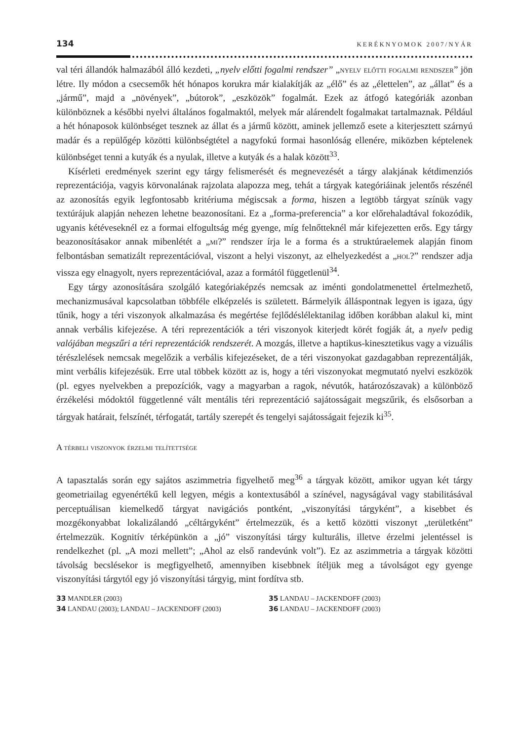134 KERÉKNYOMOK 2007/NYÁR
val téri állandók halmazából álló kezdeti, „nyelv előtti fogalmi rendszer” „nyelv előtti fogalmi rendszer” jön létre. Ily módon a csecsemők hét hónapos korukra már kialakítják az „élő” és az „élettelen”, az „állat” és a „jármű”, majd a „növények”, „bútorok”, „eszközök” fogalmát. Ezek az átfogó kategóriák azonban különböznek a későbbi nyelvi általános fogalmaktól, melyek már alárendelt fogalmakat tartalmaznak. Például a hét hónaposok különbséget tesznek az állat és a jármű között, aminek jellemző esete a kiterjesztett szárnyú madár és a repülőgép közötti különbségtétel a nagyfokú formai hasonlóság ellenére, miközben képtelenek különbséget tenni a kutyák és a nyulak, illetve a kutyák és a halak között<sup>33</sup>.
Kísérleti eredmények szerint egy tárgy felismerését és megnevezését a tárgy alakjának kétdimenziós reprezentációja, vagyis körvonalának rajzolata alapozza meg, tehát a tárgyak kategóriáinak jelentős részénél az azonosítás egyik legfontosabb kritériuma mégiscsak a forma, hiszen a legtöbb tárgyat színük vagy textúrájuk alapján nehezen lehetne beazonosítani. Ez a „forma-preferencia” a kor előrehaladtával fokozódik, ugyanis kétéveseknél ez a formai elfogultság még gyenge, míg felnőtteknél már kifejezetten erős. Egy tárgy beazonosításakor annak mibenlétét a „mi?” rendszer írja le a forma és a struktúraelemek alapján finom felbontásban sematizált reprezentációval, viszont a helyi viszonyt, az elhelyezkedést a „hol?” rendszer adja vissza egy elnagyolt, nyers reprezentációval, azaz a formától függetlenül<sup>34</sup>.
Egy tárgy azonosítására szolgáló kategóriaképzés nemcsak az iménti gondolatmenettel értelmezhető, mechanizmusával kapcsolatban többféle elképzelés is született. Bármelyik álláspontnak legyen is igaza, úgy tűnik, hogy a téri viszonyok alkalmazása és megértése fejlődéslélektanilag időben korábban alakul ki, mint annak verbális kifejezése. A téri reprezentációk a téri viszonyok kiterjedt körét fogják át, a nyelv pedig valójában megszűri a téri reprezentációk rendszerét. A mozgás, illetve a haptikus-kinesztetikus vagy a vizuális térészlelések nemcsak megelőzik a verbális kifejezéseket, de a téri viszonyokat gazdagabban reprezentálják, mint verbális kifejezésük. Erre utal többek között az is, hogy a téri viszonyokat megmutató nyelvi eszközök (pl. egyes nyelvekben a prepozíciók, vagy a magyarban a ragok, névutók, határozószavak) a különböző érzékelési módoktól függetlenné vált mentális téri reprezentáció sajátosságait megszűrik, és elsősorban a tárgyak határait, felszínét, térfogatát, tartály szerepét és tengelyi sajátosságait fejezik ki<sup>35</sup>.
A térbeli viszonyok érzelmi telítettsége
A tapasztalás során egy sajátos aszimmetria figyelhető meg<sup>36</sup> a tárgyak között, amikor ugyan két tárgy geometriailag egyenértékű kell legyen, mégis a kontextusából a színével, nagyságával vagy stabilitásával perceptuálisan kiemelkedő tárgyat navigációs pontként, „viszonyítási tárgyként”, a kisebbet és mozgékonyabbat lokalizálandó „céltárgyként” értelmezzük, és a kettő közötti viszonyt „területként” értelmezzük. Kognitív térképünkön a „jó” viszonyítási tárgy kulturális, illetve érzelmi jelentéssel is rendelkezhet (pl. „A mozi mellett”; „Ahol az első randevúnk volt”). Ez az aszimmetria a tárgyak közötti távolság becslésekor is megfigyelhető, amennyiben kisebbnek ítéljük meg a távolságot egy gyenge viszonyítási tárgytól egy jó viszonyítási tárgyig, mint fordítva stb.
33 MANDLER (2003)
35 LANDAU – JACKENDOFF (2003)
34 LANDAU (2003); LANDAU – JACKENDOFF (2003)
36 LANDAU – JACKENDOFF (2003)